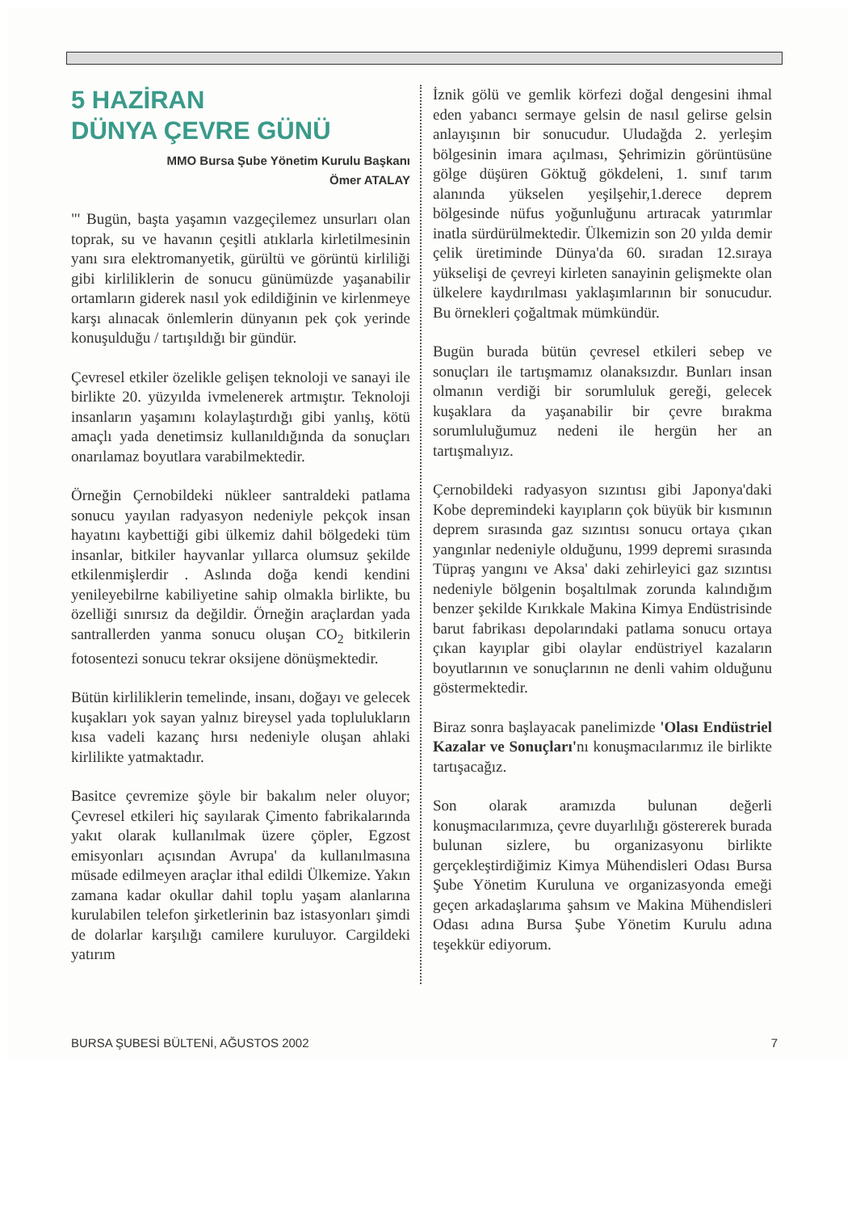5 HAZİRAN
DÜNYA ÇEVRE GÜNÜ
MMO Bursa Şube Yönetim Kurulu Başkanı
Ömer ATALAY
"' Bugün, başta yaşamın vazgeçilemez unsurları olan toprak, su ve havanın çeşitli atıklarla kirletilmesinin yanı sıra elektromanyetik, gürültü ve görüntü kirliliği gibi kirliliklerin de sonucu günümüzde yaşanabilir ortamların giderek nasıl yok edildiğinin ve kirlenmeye karşı alınacak önlemlerin dünyanın pek çok yerinde konuşulduğu / tartışıldığı bir gündür.
Çevresel etkiler özelikle gelişen teknoloji ve sanayi ile birlikte 20. yüzyılda ivmelenerek artmıştır. Teknoloji insanların yaşamını kolaylaştırdığı gibi yanlış, kötü amaçlı yada denetimsiz kullanıldığında da sonuçları onarılamaz boyutlara varabilmektedir.
Örneğin Çernobildeki nükleer santraldeki patlama sonucu yayılan radyasyon nedeniyle pekçok insan hayatını kaybettiği gibi ülkemiz dahil bölgedeki tüm insanlar, bitkiler hayvanlar yıllarca olumsuz şekilde etkilenmişlerdir . Aslında doğa kendi kendini yenileyebilrne kabiliyetine sahip olmakla birlikte, bu özelliği sınırsız da değildir. Örneğin araçlardan yada santrallerden yanma sonucu oluşan CO<sub>2</sub> bitkilerin fotosentezi sonucu tekrar oksijene dönüşmektedir.
Bütün kirliliklerin temelinde, insanı, doğayı ve gelecek kuşakları yok sayan yalnız bireysel yada toplulukların kısa vadeli kazanç hırsı nedeniyle oluşan ahlaki kirlilikte yatmaktadır.
Basitce çevremize şöyle bir bakalım neler oluyor; Çevresel etkileri hiç sayılarak Çimento fabrikalarında yakıt olarak kullanılmak üzere çöpler, Egzost emisyonları açısından Avrupa' da kullanılmasına müsade edilmeyen araçlar ithal edildi Ülkemize. Yakın zamana kadar okullar dahil toplu yaşam alanlarına kurulabilen telefon şirketlerinin baz istasyonları şimdi de dolarlar karşılığı camilere kuruluyor. Cargildeki yatırım
İznik gölü ve gemlik körfezi doğal dengesini ihmal eden yabancı sermaye gelsin de nasıl gelirse gelsin anlayışının bir sonucudur. Uludağda 2. yerleşim bölgesinin imara açılması, Şehrimizin görüntüsüne gölge düşüren Göktuğ gökdeleni, 1. sınıf tarım alanında yükselen yeşilşehir,1.derece deprem bölgesinde nüfus yoğunluğunu artıracak yatırımlar inatla sürdürülmektedir. Ülkemizin son 20 yılda demir çelik üretiminde Dünya'da 60. sıradan 12.sıraya yükselişi de çevreyi kirleten sanayinin gelişmekte olan ülkelere kaydırılması yaklaşımlarının bir sonucudur. Bu örnekleri çoğaltmak mümkündür.
Bugün burada bütün çevresel etkileri sebep ve sonuçları ile tartışmamız olanaksızdır. Bunları insan olmanın verdiği bir sorumluluk gereği, gelecek kuşaklara da yaşanabilir bir çevre bırakma sorumluluğumuz nedeni ile hergün her an tartışmalıyız.
Çernobildeki radyasyon sızıntısı gibi Japonya'daki Kobe depremindeki kayıpların çok büyük bir kısmının deprem sırasında gaz sızıntısı sonucu ortaya çıkan yangınlar nedeniyle olduğunu, 1999 depremi sırasında Tüpraş yangını ve Aksa' daki zehirleyici gaz sızıntısı nedeniyle bölgenin boşaltılmak zorunda kalındığım benzer şekilde Kırıkkale Makina Kimya Endüstrisinde barut fabrikası depolarındaki patlama sonucu ortaya çıkan kayıplar gibi olaylar endüstriyel kazaların boyutlarının ve sonuçlarının ne denli vahim olduğunu göstermektedir.
Biraz sonra başlayacak panelimizde 'Olası Endüstriel Kazalar ve Sonuçları'nı konuşmacılarımız ile birlikte tartışacağız.
Son olarak aramızda bulunan değerli konuşmacılarımıza, çevre duyarlılığı göstererek burada bulunan sizlere, bu organizasyonu birlikte gerçekleştirdiğimiz Kimya Mühendisleri Odası Bursa Şube Yönetim Kuruluna ve organizasyonda emeği geçen arkadaşlarıma şahsım ve Makina Mühendisleri Odası adına Bursa Şube Yönetim Kurulu adına teşekkür ediyorum.
BURSA ŞUBESİ BÜLTENİ, AĞUSTOS 2002 7